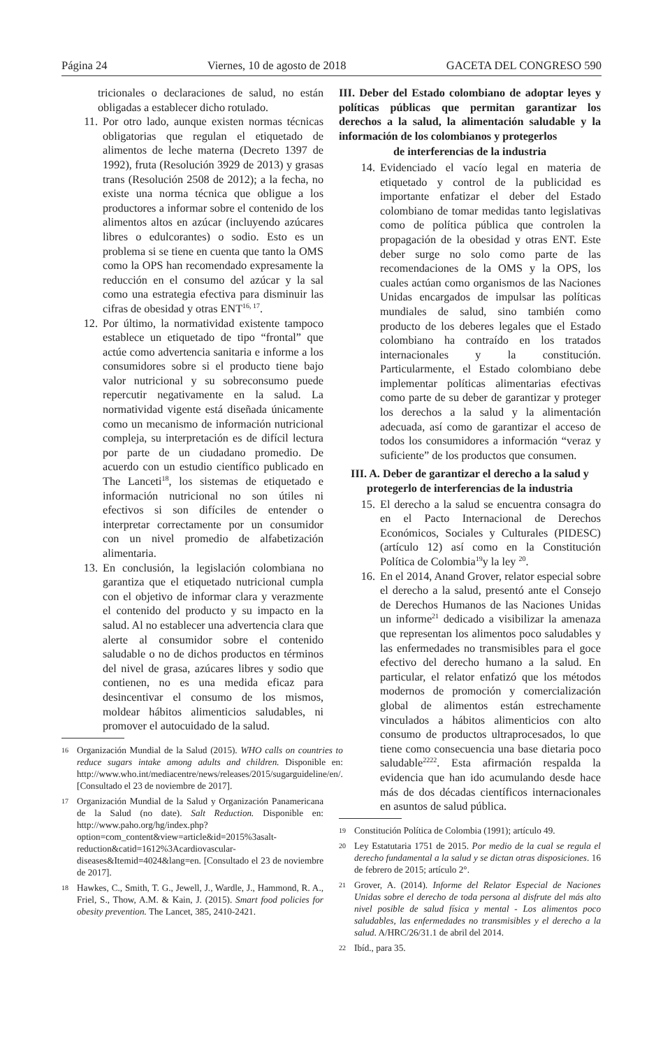Página 24 Viernes, 10 de agosto de 2018 GACETA DEL CONGRESO 590
tricionales o declaraciones de salud, no están obligadas a establecer dicho rotulado.
11. Por otro lado, aunque existen normas técnicas obligatorias que regulan el etiquetado de alimentos de leche materna (Decreto 1397 de 1992), fruta (Resolución 3929 de 2013) y grasas trans (Resolución 2508 de 2012); a la fecha, no existe una norma técnica que obligue a los productores a informar sobre el contenido de los alimentos altos en azúcar (incluyendo azúcares libres o edulcorantes) o sodio. Esto es un problema si se tiene en cuenta que tanto la OMS como la OPS han recomendado expresamente la reducción en el consumo del azúcar y la sal como una estrategia efectiva para disminuir las cifras de obesidad y otras ENT<sup>16, 17</sup>.
12. Por último, la normatividad existente tampoco establece un etiquetado de tipo “frontal” que actúe como advertencia sanitaria e informe a los consumidores sobre si el producto tiene bajo valor nutricional y su sobreconsumo puede repercutir negativamente en la salud. La normatividad vigente está diseñada únicamente como un mecanismo de información nutricional compleja, su interpretación es de difícil lectura por parte de un ciudadano promedio. De acuerdo con un estudio científico publicado en The Lanceti<sup>18</sup>, los sistemas de etiquetado e información nutricional no son útiles ni efectivos si son difíciles de entender o interpretar correctamente por un consumidor con un nivel promedio de alfabetización alimentaria.
13. En conclusión, la legislación colombiana no garantiza que el etiquetado nutricional cumpla con el objetivo de informar clara y verazmente el contenido del producto y su impacto en la salud. Al no establecer una advertencia clara que alerte al consumidor sobre el contenido saludable o no de dichos productos en términos del nivel de grasa, azúcares libres y sodio que contienen, no es una medida eficaz para desincentivar el consumo de los mismos, moldear hábitos alimenticios saludables, ni promover el autocuidado de la salud.
16 Organización Mundial de la Salud (2015). WHO calls on countries to reduce sugars intake among adults and children. Disponible en: http://www.who.int/mediacentre/news/releases/2015/sugarguideline/en/. [Consultado el 23 de noviembre de 2017].
17 Organización Mundial de la Salud y Organización Panamericana de la Salud (no date). Salt Reduction. Disponible en: http://www.paho.org/hg/index.php?option=com_content&view=article&id=2015%3asalt-reduction&catid=1612%3Acardiovascular-diseases&Itemid=4024&lang=en. [Consultado el 23 de noviembre de 2017].
18 Hawkes, C., Smith, T. G., Jewell, J., Wardle, J., Hammond, R. A., Friel, S., Thow, A.M. & Kain, J. (2015). Smart food policies for obesity prevention. The Lancet, 385, 2410-2421.
III. Deber del Estado colombiano de adoptar leyes y políticas públicas que permitan garantizar los derechos a la salud, la alimentación saludable y la información de los colombianos y protegerlos
de interferencias de la industria
14. Evidenciado el vacío legal en materia de etiquetado y control de la publicidad es importante enfatizar el deber del Estado colombiano de tomar medidas tanto legislativas como de política pública que controlen la propagación de la obesidad y otras ENT. Este deber surge no solo como parte de las recomendaciones de la OMS y la OPS, los cuales actúan como organismos de las Naciones Unidas encargados de impulsar las políticas mundiales de salud, sino también como producto de los deberes legales que el Estado colombiano ha contraído en los tratados internacionales y la constitución. Particularmente, el Estado colombiano debe implementar políticas alimentarias efectivas como parte de su deber de garantizar y proteger los derechos a la salud y la alimentación adecuada, así como de garantizar el acceso de todos los consumidores a información “veraz y suficiente” de los productos que consumen.
III. A. Deber de garantizar el derecho a la salud y protegerlo de interferencias de la industria
15. El derecho a la salud se encuentra consagra do en el Pacto Internacional de Derechos Económicos, Sociales y Culturales (PIDESC) (artículo 12) así como en la Constitución Política de Colombia<sup>19</sup>y la ley <sup>20</sup>.
16. En el 2014, Anand Grover, relator especial sobre el derecho a la salud, presentó ante el Consejo de Derechos Humanos de las Naciones Unidas un informe<sup>21</sup> dedicado a visibilizar la amenaza que representan los alimentos poco saludables y las enfermedades no transmisibles para el goce efectivo del derecho humano a la salud. En particular, el relator enfatizó que los métodos modernos de promoción y comercialización global de alimentos están estrechamente vinculados a hábitos alimenticios con alto consumo de productos ultraprocesados, lo que tiene como consecuencia una base dietaria poco saludable<sup>2222</sup>. Esta afirmación respalda la evidencia que han ido acumulando desde hace más de dos décadas científicos internacionales en asuntos de salud pública.
19 Constitución Política de Colombia (1991); artículo 49.
20 Ley Estatutaria 1751 de 2015. Por medio de la cual se regula el derecho fundamental a la salud y se dictan otras disposiciones. 16 de febrero de 2015; artículo 2°.
21 Grover, A. (2014). Informe del Relator Especial de Naciones Unidas sobre el derecho de toda persona al disfrute del más alto nivel posible de salud física y mental - Los alimentos poco saludables, las enfermedades no transmisibles y el derecho a la salud. A/HRC/26/31.1 de abril del 2014.
22 Ibíd., para 35.